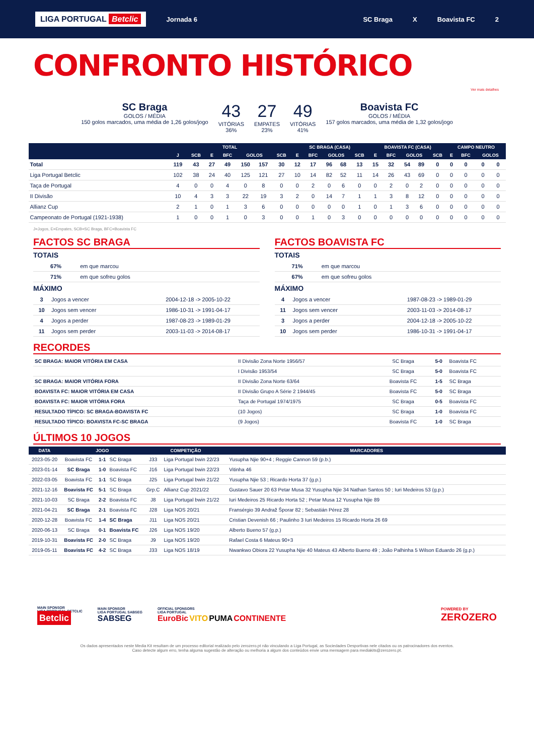LIGA PORTUGAL Betclic
Jornada 6 SC Braga X Boavista FC 2
CONFRONTO HISTÓRICO
Ver mais detalhes
SC Braga
GOLOS / MÉDIA
150 golos marcados, uma média de 1,26 golos/jogo
43
VITÓRIAS
36%
27
EMPATES
23%
49
VITÓRIAS
41%
Boavista FC
GOLOS / MÉDIA
157 golos marcados, uma média de 1,32 golos/jogo
| | TOTAL | | | | | | | SC BRAGA (CASA) | | | | | BOAVISTA FC (CASA) | | | | | CAMPO NEUTRO | | | |
| --- | --- | --- | --- | --- | --- | --- | --- | --- | --- | --- | --- | --- | --- | --- | --- | --- | --- | --- | --- | --- | --- |
| | J | SCB | E | BFC | GOLOS | | SCB | E | BFC | GOLOS | | SCB | E | BFC | GOLOS | | SCB | E | BFC | GOLOS | |
| Total | 119 | 43 | 27 | 49 | 150 | 157 | 30 | 12 | 17 | 96 | 68 | 13 | 15 | 32 | 54 | 89 | 0 | 0 | 0 | 0 | 0 |
| Liga Portugal Betclic | 102 | 38 | 24 | 40 | 125 | 121 | 27 | 10 | 14 | 82 | 52 | 11 | 14 | 26 | 43 | 69 | 0 | 0 | 0 | 0 | 0 |
| Taça de Portugal | 4 | 0 | 0 | 4 | 0 | 8 | 0 | 0 | 2 | 0 | 6 | 0 | 0 | 2 | 0 | 2 | 0 | 0 | 0 | 0 | 0 |
| II Divisão | 10 | 4 | 3 | 3 | 22 | 19 | 3 | 2 | 0 | 14 | 7 | 1 | 1 | 3 | 8 | 12 | 0 | 0 | 0 | 0 | 0 |
| Allianz Cup | 2 | 1 | 0 | 1 | 3 | 6 | 0 | 0 | 0 | 0 | 0 | 1 | 0 | 1 | 3 | 6 | 0 | 0 | 0 | 0 | 0 |
| Campeonato de Portugal (1921-1938) | 1 | 0 | 0 | 1 | 0 | 3 | 0 | 0 | 1 | 0 | 3 | 0 | 0 | 0 | 0 | 0 | 0 | 0 | 0 | 0 | 0 |
J=Jogos, E=Empates, SCB=SC Braga, BFC=Boavista FC
FACTOS SC BRAGA
TOTAIS
| 67% | em que marcou | |
| 71% | em que sofreu golos | |
MÁXIMO
| 3 | Jogos a vencer | 2004-12-18 -> 2005-10-22 |
| 10 | Jogos sem vencer | 1986-10-31 -> 1991-04-17 |
| 4 | Jogos a perder | 1987-08-23 -> 1989-01-29 |
| 11 | Jogos sem perder | 2003-11-03 -> 2014-08-17 |
FACTOS BOAVISTA FC
TOTAIS
| 71% | em que marcou | |
| 67% | em que sofreu golos | |
MÁXIMO
| 4 | Jogos a vencer | 1987-08-23 -> 1989-01-29 |
| 11 | Jogos sem vencer | 2003-11-03 -> 2014-08-17 |
| 3 | Jogos a perder | 2004-12-18 -> 2005-10-22 |
| 10 | Jogos sem perder | 1986-10-31 -> 1991-04-17 |
RECORDES
| SC BRAGA: MAIOR VITÓRIA EM CASA | II Divisão Zona Norte 1956/57 | SC Braga | 5-0 | Boavista FC |
| | I Divisão 1953/54 | SC Braga | 5-0 | Boavista FC |
| SC BRAGA: MAIOR VITÓRIA FORA | II Divisão Zona Norte 63/64 | Boavista FC | 1-5 | SC Braga |
| BOAVISTA FC: MAIOR VITÓRIA EM CASA | II Divisão Grupo A Série 2 1944/45 | Boavista FC | 5-0 | SC Braga |
| BOAVISTA FC: MAIOR VITÓRIA FORA | Taça de Portugal 1974/1975 | SC Braga | 0-5 | Boavista FC |
| RESULTADO TÍPICO: SC BRAGA-BOAVISTA FC | (10 Jogos) | SC Braga | 1-0 | Boavista FC |
| RESULTADO TÍPICO: BOAVISTA FC-SC BRAGA | (9 Jogos) | Boavista FC | 1-0 | SC Braga |
ÚLTIMOS 10 JOGOS
| DATA | JOGO | | | COMPETIÇÃO | | MARCADORES |
| --- | --- | --- | --- | --- | --- | --- |
| 2023-05-20 | Boavista FC | 1-1 | SC Braga | J33 | Liga Portugal bwin 22/23 | Yusupha Njie 90+4 ; Reggie Cannon 59 (p.b.) |
| 2023-01-14 | SC Braga | 1-0 | Boavista FC | J16 | Liga Portugal bwin 22/23 | Vitinha 46 |
| 2022-03-05 | Boavista FC | 1-1 | SC Braga | J25 | Liga Portugal bwin 21/22 | Yusupha Njie 53 ; Ricardo Horta 37 (g.p.) |
| 2021-12-16 | Boavista FC | 5-1 | SC Braga | Grp.C | Allianz Cup 2021/22 | Gustavo Sauer 20 63 Petar Musa 32 Yusupha Njie 34 Nathan Santos 50 ; Iuri Medeiros 53 (g.p.) |
| 2021-10-03 | SC Braga | 2-2 | Boavista FC | J8 | Liga Portugal bwin 21/22 | Iuri Medeiros 25 Ricardo Horta 52 ; Petar Musa 12 Yusupha Njie 89 |
| 2021-04-21 | SC Braga | 2-1 | Boavista FC | J28 | Liga NOS 20/21 | Fransérgio 39 Andraž Šporar 82 ; Sebastián Pérez 28 |
| 2020-12-28 | Boavista FC | 1-4 | SC Braga | J11 | Liga NOS 20/21 | Cristian Devenish 66 ; Paulinho 3 Iuri Medeiros 15 Ricardo Horta 26 69 |
| 2020-06-13 | SC Braga | 0-1 | Boavista FC | J26 | Liga NOS 19/20 | Alberto Bueno 57 (g.p.) |
| 2019-10-31 | Boavista FC | 2-0 | SC Braga | J9 | Liga NOS 19/20 | Rafael Costa 6 Mateus 90+3 |
| 2019-05-11 | Boavista FC | 4-2 | SC Braga | J33 | Liga NOS 18/19 | Nwankwo Obiora 22 Yusupha Njie 40 Mateus 43 Alberto Bueno 49 ; João Palhinha 5 Wilson Eduardo 26 (g.p.) |
MAIN SPONSOR
LIGA PORTUGAL BETCLIC
Betclic
MAIN SPONSOR
LIGA PORTUGAL SABSEG
SABSEG
OFFICIAL SPONSORS
LIGA PORTUGAL
EuroBic VITO PUMA CONTINENTE
POWERED BY
ZEROZERO
Os dados apresentados neste Media Kit resultam de um processo editorial realizado pelo zerozero.pt não vinculando a Liga Portugal, as Sociedades Desportivas nele citados ou os patrocinadores dos eventos.
Caso detecte algum erro, tenha alguma sugestão de alteração ou melhoria a algum dos conteúdos envie uma mensagem para mediakits@zerozero.pt.